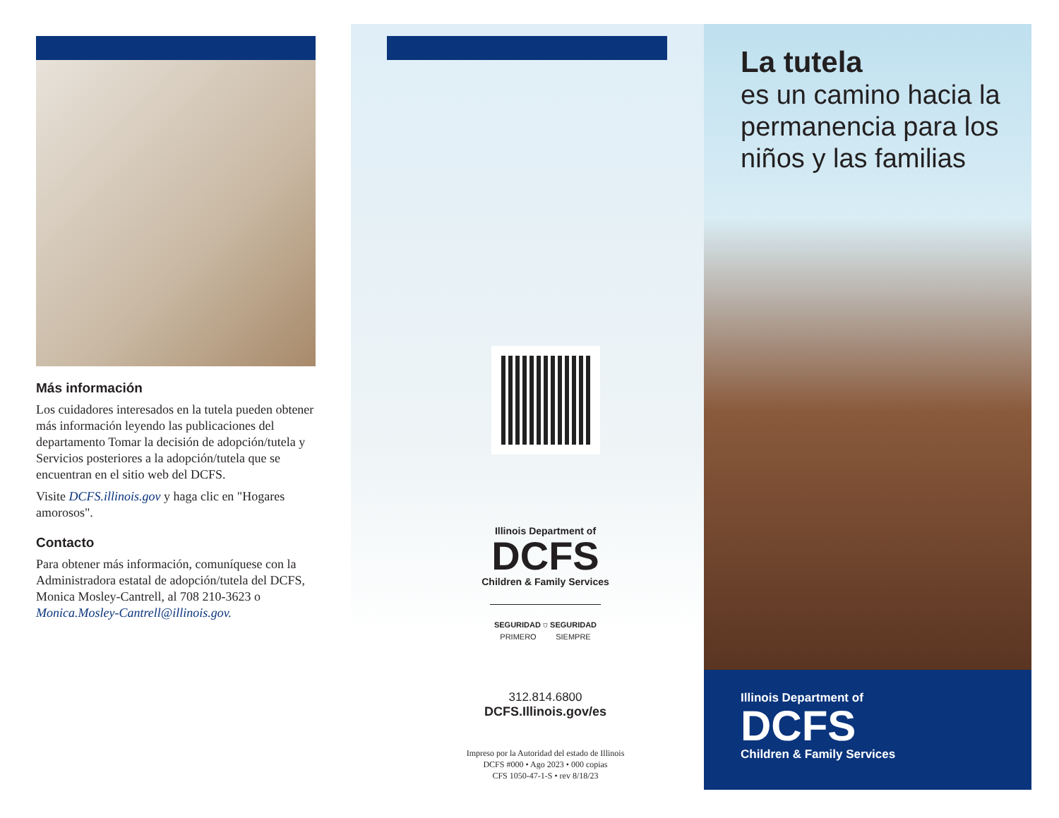Más información
Los cuidadores interesados en la tutela pueden obtener más información leyendo las publicaciones del departamento Tomar la decisión de adopción/tutela y Servicios posteriores a la adopción/tutela que se encuentran en el sitio web del DCFS.
Visite DCFS.illinois.gov y haga clic en "Hogares amorosos".
Contacto
Para obtener más información, comuníquese con la Administradora estatal de adopción/tutela del DCFS, Monica Mosley-Cantrell, al 708 210-3623 o Monica.Mosley-Cantrell@illinois.gov.
Illinois Department of
DCFS
Children & Family Services
SEGURIDAD ⛉ SEGURIDAD
PRIMERO SIEMPRE
312.814.6800
DCFS.Illinois.gov/es
Impreso por la Autoridad del estado de Illinois
DCFS #000 • Ago 2023 • 000 copias
CFS 1050-47-1-S • rev 8/18/23
La tutela
es un camino hacia la permanencia para los niños y las familias
Illinois Department of
DCFS
Children & Family Services